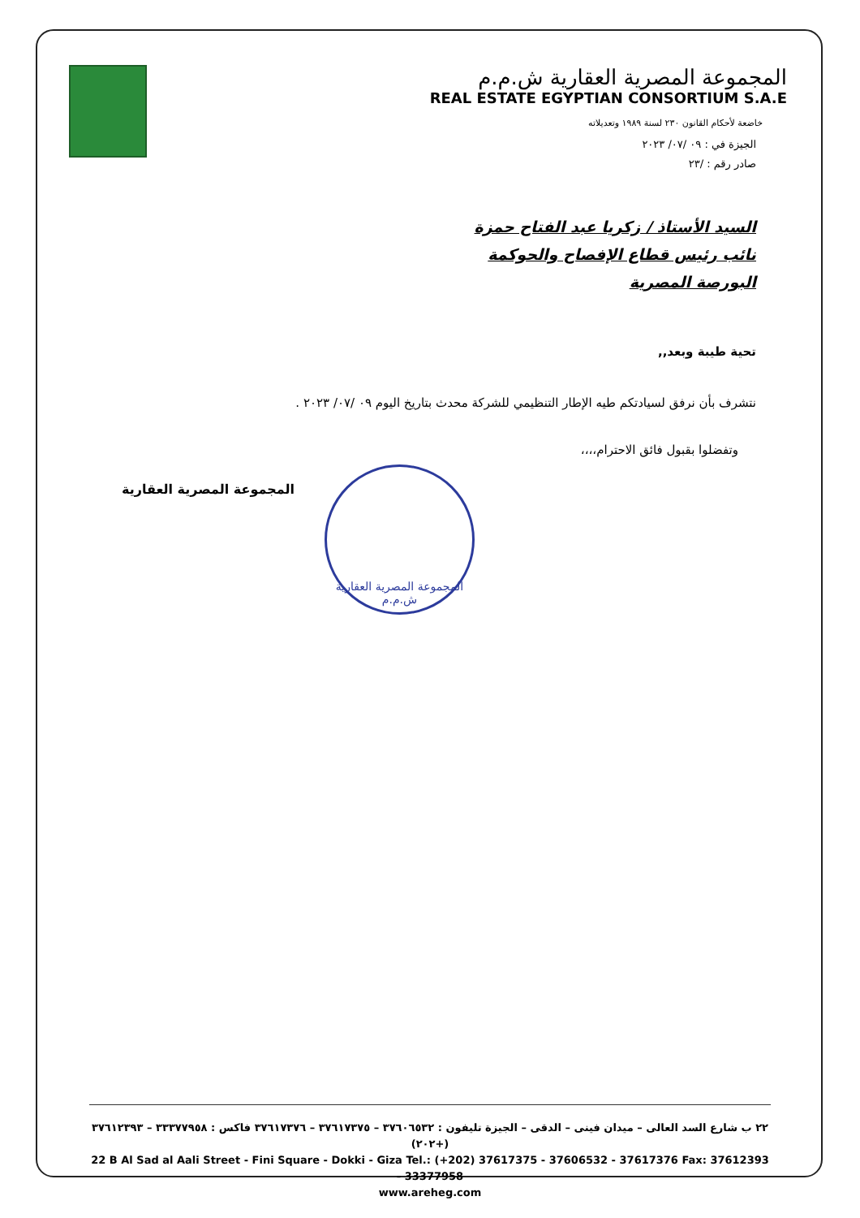المجموعة المصرية العقارية ش.م.م
REAL ESTATE EGYPTIAN CONSORTIUM S.A.E
خاضعة لأحكام القانون ٢٣٠ لسنة ١٩٨٩ وتعديلاته
الجيزة في : ٠٩ /٠٧/ ٢٠٢٣
صادر رقم : /٢٣
السيد الأستاذ / زكريا عبد الفتاح حمزة
نائب رئيس قطاع الإفصاح والحوكمة
البورصة المصرية
تحية طيبة وبعد,,
نتشرف بأن نرفق لسيادتكم طيه الإطار التنظيمي للشركة محدث بتاريخ اليوم ٠٩ /٠٧/ ٢٠٢٣ .
وتفضلوا بقبول فائق الاحترام،،،،
المجموعة المصرية العقارية
المجموعة المصرية العقارية ش.م.م
٢٢ ب شارع السد العالى – ميدان فينى – الدقى – الجيزة تليفون : ٣٧٦٠٦٥٣٢ – ٣٧٦١٧٣٧٥ – ٣٧٦١٧٣٧٦ فاكس : ٣٣٣٧٧٩٥٨ – ٣٧٦١٢٣٩٣ (+٢٠٢)
22 B Al Sad al Aali Street - Fini Square - Dokki - Giza Tel.: (+202) 37617375 - 37606532 - 37617376 Fax: 37612393 - 33377958
www.areheg.com